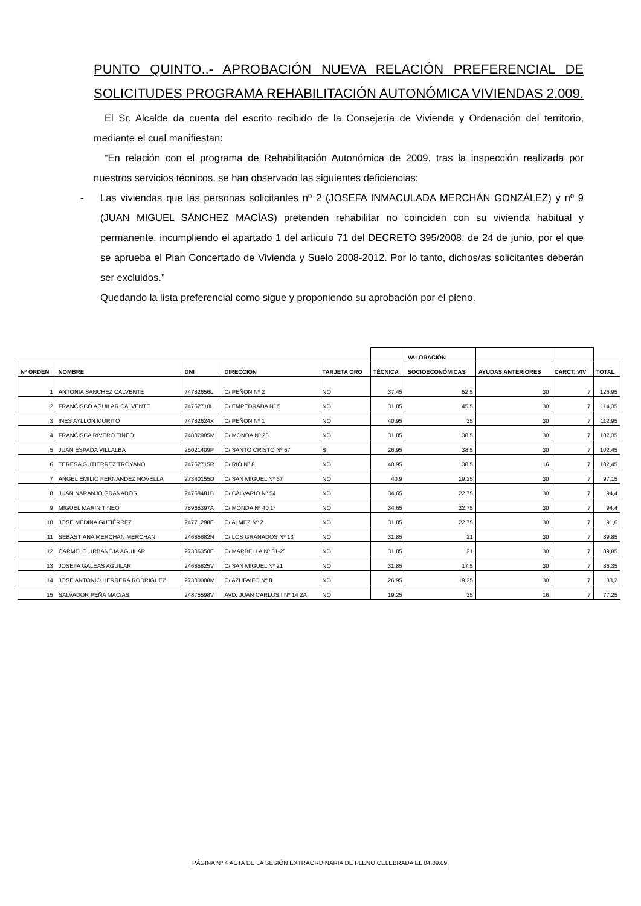PUNTO QUINTO..- APROBACIÓN NUEVA RELACIÓN PREFERENCIAL DE
SOLICITUDES PROGRAMA REHABILITACIÓN AUTONÓMICA VIVIENDAS 2.009.
El Sr. Alcalde da cuenta del escrito recibido de la Consejería de Vivienda y Ordenación del territorio, mediante el cual manifiestan:
“En relación con el programa de Rehabilitación Autonómica de 2009, tras la inspección realizada por nuestros servicios técnicos, se han observado las siguientes deficiencias:
- Las viviendas que las personas solicitantes nº 2 (JOSEFA INMACULADA MERCHÁN GONZÁLEZ) y nº 9 (JUAN MIGUEL SÁNCHEZ MACÍAS) pretenden rehabilitar no coinciden con su vivienda habitual y permanente, incumpliendo el apartado 1 del artículo 71 del DECRETO 395/2008, de 24 de junio, por el que se aprueba el Plan Concertado de Vivienda y Suelo 2008-2012. Por lo tanto, dichos/as solicitantes deberán ser excluidos.”
Quedando la lista preferencial como sigue y proponiendo su aprobación por el pleno.
| | | | | | | VALORACIÓN | | | |
| Nº ORDEN | NOMBRE | DNI | DIRECCION | TARJETA ORO | TÉCNICA | SOCIOECONÓMICAS | AYUDAS ANTERIORES | CARCT. VIV | TOTAL |
| 1 | ANTONIA SANCHEZ CALVENTE | 74782656L | C/ PEÑON Nº 2 | NO | 37,45 | 52,5 | 30 | 7 | 126,95 |
| 2 | FRANCISCO AGUILAR CALVENTE | 74752710L | C/ EMPEDRADA Nº 5 | NO | 31,85 | 45,5 | 30 | 7 | 114,35 |
| 3 | INES AYLLON MORITO | 74782624X | C/ PEÑON Nº 1 | NO | 40,95 | 35 | 30 | 7 | 112,95 |
| 4 | FRANCISCA RIVERO TINEO | 74802905M | C/ MONDA Nº 28 | NO | 31,85 | 38,5 | 30 | 7 | 107,35 |
| 5 | JUAN ESPADA VILLALBA | 25021409P | C/ SANTO CRISTO Nº 67 | SI | 26,95 | 38,5 | 30 | 7 | 102,45 |
| 6 | TERESA GUTIERREZ TROYANO | 74752715R | C/ RIO Nº 8 | NO | 40,95 | 38,5 | 16 | 7 | 102,45 |
| 7 | ANGEL EMILIO FERNANDEZ NOVELLA | 27340155D | C/ SAN MIGUEL Nº 67 | NO | 40,9 | 19,25 | 30 | 7 | 97,15 |
| 8 | JUAN NARANJO GRANADOS | 24768481B | C/ CALVARIO Nº 54 | NO | 34,65 | 22,75 | 30 | 7 | 94,4 |
| 9 | MIGUEL MARIN TINEO | 78965397A | C/ MONDA Nº 40 1º | NO | 34,65 | 22,75 | 30 | 7 | 94,4 |
| 10 | JOSE MEDINA GUTIÉRREZ | 24771298E | C/ ALMEZ Nº 2 | NO | 31,85 | 22,75 | 30 | 7 | 91,6 |
| 11 | SEBASTIANA MERCHAN MERCHAN | 24685682N | C/ LOS GRANADOS Nº 13 | NO | 31,85 | 21 | 30 | 7 | 89,85 |
| 12 | CARMELO URBANEJA AGUILAR | 27336350E | C/ MARBELLA Nº 31-2º | NO | 31,85 | 21 | 30 | 7 | 89,85 |
| 13 | JOSEFA GALEAS AGUILAR | 24685825V | C/ SAN MIGUEL Nº 21 | NO | 31,85 | 17,5 | 30 | 7 | 86,35 |
| 14 | JOSE ANTONIO HERRERA RODRIGUEZ | 27330008M | C/ AZUFAIFO Nº 8 | NO | 26,95 | 19,25 | 30 | 7 | 83,2 |
| 15 | SALVADOR PEÑA MACIAS | 24875598V | AVD. JUAN CARLOS I Nº 14 2A | NO | 19,25 | 35 | 16 | 7 | 77,25 |
PÁGINA Nº 4 ACTA DE LA SESIÓN EXTRAORDINARIA DE PLENO CELEBRADA EL 04.09.09.